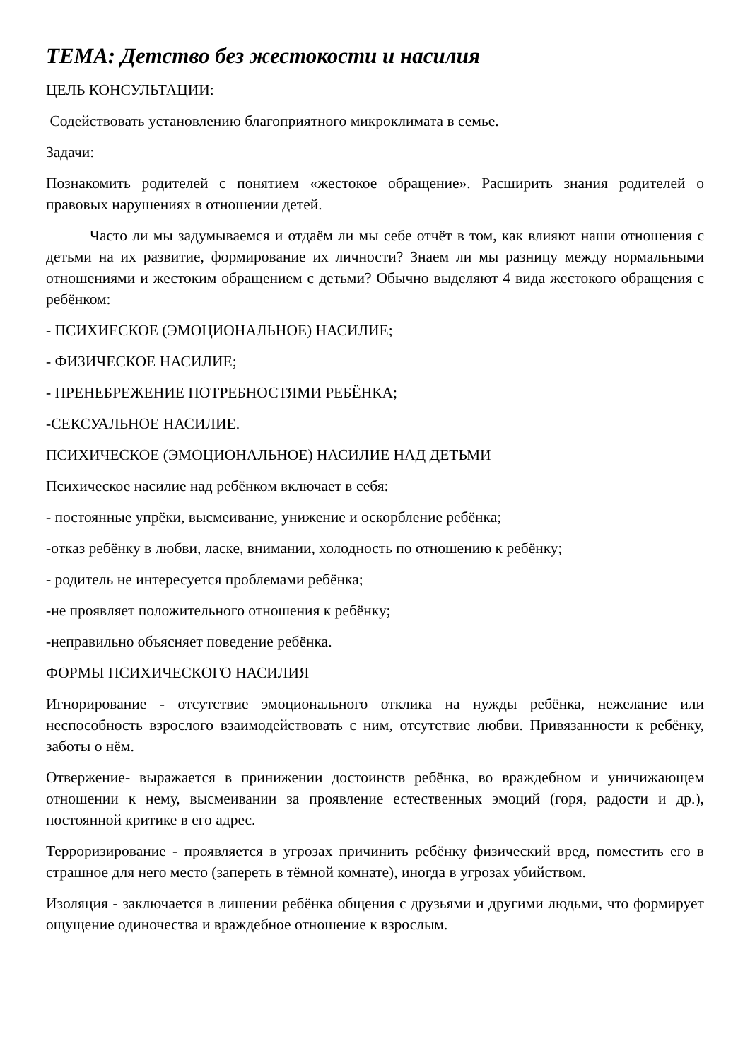ТЕМА: Детство без жестокости и насилия
ЦЕЛЬ КОНСУЛЬТАЦИИ:
Содействовать установлению благоприятного микроклимата в семье.
Задачи:
Познакомить родителей с понятием «жестокое обращение». Расширить знания родителей о правовых нарушениях в отношении детей.
Часто ли мы задумываемся и отдаём ли мы себе отчёт в том, как влияют наши отношения с детьми на их развитие, формирование их личности? Знаем ли мы разницу между нормальными отношениями и жестоким обращением с детьми? Обычно выделяют 4 вида жестокого обращения с ребёнком:
- ПСИХИЕСКОЕ (ЭМОЦИОНАЛЬНОЕ) НАСИЛИЕ;
- ФИЗИЧЕСКОЕ НАСИЛИЕ;
- ПРЕНЕБРЕЖЕНИЕ ПОТРЕБНОСТЯМИ РЕБЁНКА;
-СЕКСУАЛЬНОЕ НАСИЛИЕ.
ПСИХИЧЕСКОЕ (ЭМОЦИОНАЛЬНОЕ) НАСИЛИЕ НАД ДЕТЬМИ
Психическое насилие над ребёнком включает в себя:
- постоянные упрёки, высмеивание, унижение и оскорбление ребёнка;
-отказ ребёнку в любви, ласке, внимании, холодность по отношению к ребёнку;
- родитель не интересуется проблемами ребёнка;
-не проявляет положительного отношения к ребёнку;
-неправильно объясняет поведение ребёнка.
ФОРМЫ ПСИХИЧЕСКОГО НАСИЛИЯ
Игнорирование - отсутствие эмоционального отклика на нужды ребёнка, нежелание или неспособность взрослого взаимодействовать с ним, отсутствие любви. Привязанности к ребёнку, заботы о нём.
Отвержение- выражается в принижении достоинств ребёнка, во враждебном и уничижающем отношении к нему, высмеивании за проявление естественных эмоций (горя, радости и др.), постоянной критике в его адрес.
Терроризирование - проявляется в угрозах причинить ребёнку физический вред, поместить его в страшное для него место (запереть в тёмной комнате), иногда в угрозах убийством.
Изоляция - заключается в лишении ребёнка общения с друзьями и другими людьми, что формирует ощущение одиночества и враждебное отношение к взрослым.